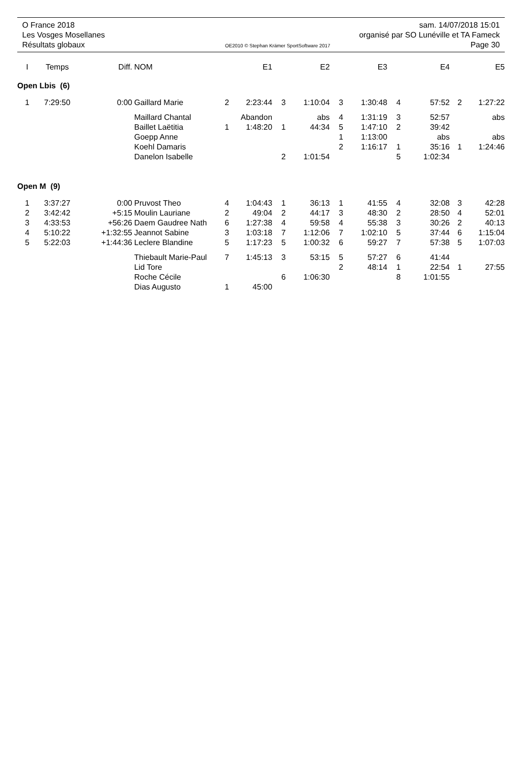O France 2018 sam. 14/07/2018 15:01
Les Vosges Mosellanes organisé par SO Lunéville et TA Fameck
Résultats globaux OE2010 © Stephan Krämer SportSoftware 2017 Page 30
| I | Temps | Diff. | NOM | | E1 | | E2 | | E3 | | E4 | | E5 |
| --- | --- | --- | --- | --- | --- | --- | --- | --- | --- | --- | --- | --- | --- |
| Open Lbis (6) | | | | | | | | | | | | | |
| 1 | 7:29:50 | 0:00 | Gaillard Marie | 2 | 2:23:44 | 3 | 1:10:04 | 3 | 1:30:48 | 4 | 57:52 | 2 | 1:27:22 |
| | | | Maillard Chantal | | Abandon | | abs | 4 | 1:31:19 | 3 | 52:57 | | abs |
| | | | Baillet Laëtitia | 1 | 1:48:20 | 1 | 44:34 | 5 | 1:47:10 | 2 | 39:42 | | |
| | | | Goepp Anne | | | | | 1 | 1:13:00 | | abs | | abs |
| | | | Koehl Damaris | | | | | 2 | 1:16:17 | 1 | 35:16 | 1 | 1:24:46 |
| | | | Danelon Isabelle | | | 2 | 1:01:54 | | | 5 | 1:02:34 | | |
| Open M (9) | | | | | | | | | | | | | |
| 1 | 3:37:27 | 0:00 | Pruvost Theo | 4 | 1:04:43 | 1 | 36:13 | 1 | 41:55 | 4 | 32:08 | 3 | 42:28 |
| 2 | 3:42:42 | +5:15 | Moulin Lauriane | 2 | 49:04 | 2 | 44:17 | 3 | 48:30 | 2 | 28:50 | 4 | 52:01 |
| 3 | 4:33:53 | +56:26 | Daem Gaudree Nath | 6 | 1:27:38 | 4 | 59:58 | 4 | 55:38 | 3 | 30:26 | 2 | 40:13 |
| 4 | 5:10:22 | +1:32:55 | Jeannot Sabine | 3 | 1:03:18 | 7 | 1:12:06 | 7 | 1:02:10 | 5 | 37:44 | 6 | 1:15:04 |
| 5 | 5:22:03 | +1:44:36 | Leclere Blandine | 5 | 1:17:23 | 5 | 1:00:32 | 6 | 59:27 | 7 | 57:38 | 5 | 1:07:03 |
| | | | Thiebault Marie-Paul | 7 | 1:45:13 | 3 | 53:15 | 5 | 57:27 | 6 | 41:44 | | |
| | | | Lid Tore | | | | | 2 | 48:14 | 1 | 22:54 | 1 | 27:55 |
| | | | Roche Cécile | | | 6 | 1:06:30 | | | 8 | 1:01:55 | | |
| | | | Dias Augusto | 1 | 45:00 | | | | | | | | |